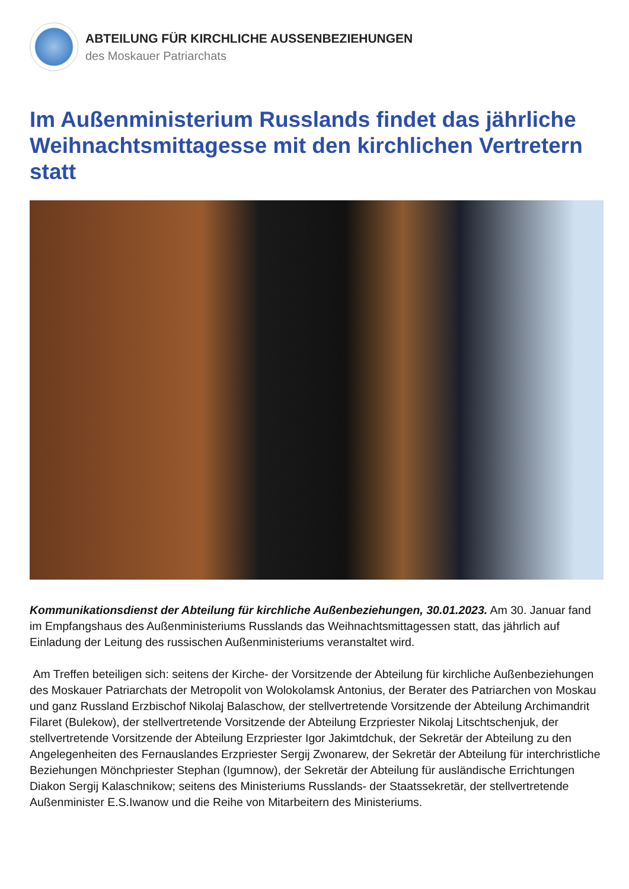ABTEILUNG FÜR KIRCHLICHE AUSSENBEZIEHUNGEN
des Moskauer Patriarchats
Im Außenministerium Russlands findet das jährliche Weihnachtsmittagesse mit den kirchlichen Vertretern statt
Kommunikationsdienst der Abteilung für kirchliche Außenbeziehungen, 30.01.2023. Am 30. Januar fand im Empfangshaus des Außenministeriums Russlands das Weihnachtsmittagessen statt, das jährlich auf Einladung der Leitung des russischen Außenministeriums veranstaltet wird.
Am Treffen beteiligen sich: seitens der Kirche- der Vorsitzende der Abteilung für kirchliche Außenbeziehungen des Moskauer Patriarchats der Metropolit von Wolokolamsk Antonius, der Berater des Patriarchen von Moskau und ganz Russland Erzbischof Nikolaj Balaschow, der stellvertretende Vorsitzende der Abteilung Archimandrit Filaret (Bulekow), der stellvertretende Vorsitzende der Abteilung Erzpriester Nikolaj Litschtschenjuk, der stellvertretende Vorsitzende der Abteilung Erzpriester Igor Jakimtdchuk, der Sekretär der Abteilung zu den Angelegenheiten des Fernauslandes Erzpriester Sergij Zwonarew, der Sekretär der Abteilung für interchristliche Beziehungen Mönchpriester Stephan (Igumnow), der Sekretär der Abteilung für ausländische Errichtungen Diakon Sergij Kalaschnikow; seitens des Ministeriums Russlands- der Staatssekretär, der stellvertretende Außenminister E.S.Iwanow und die Reihe von Mitarbeitern des Ministeriums.